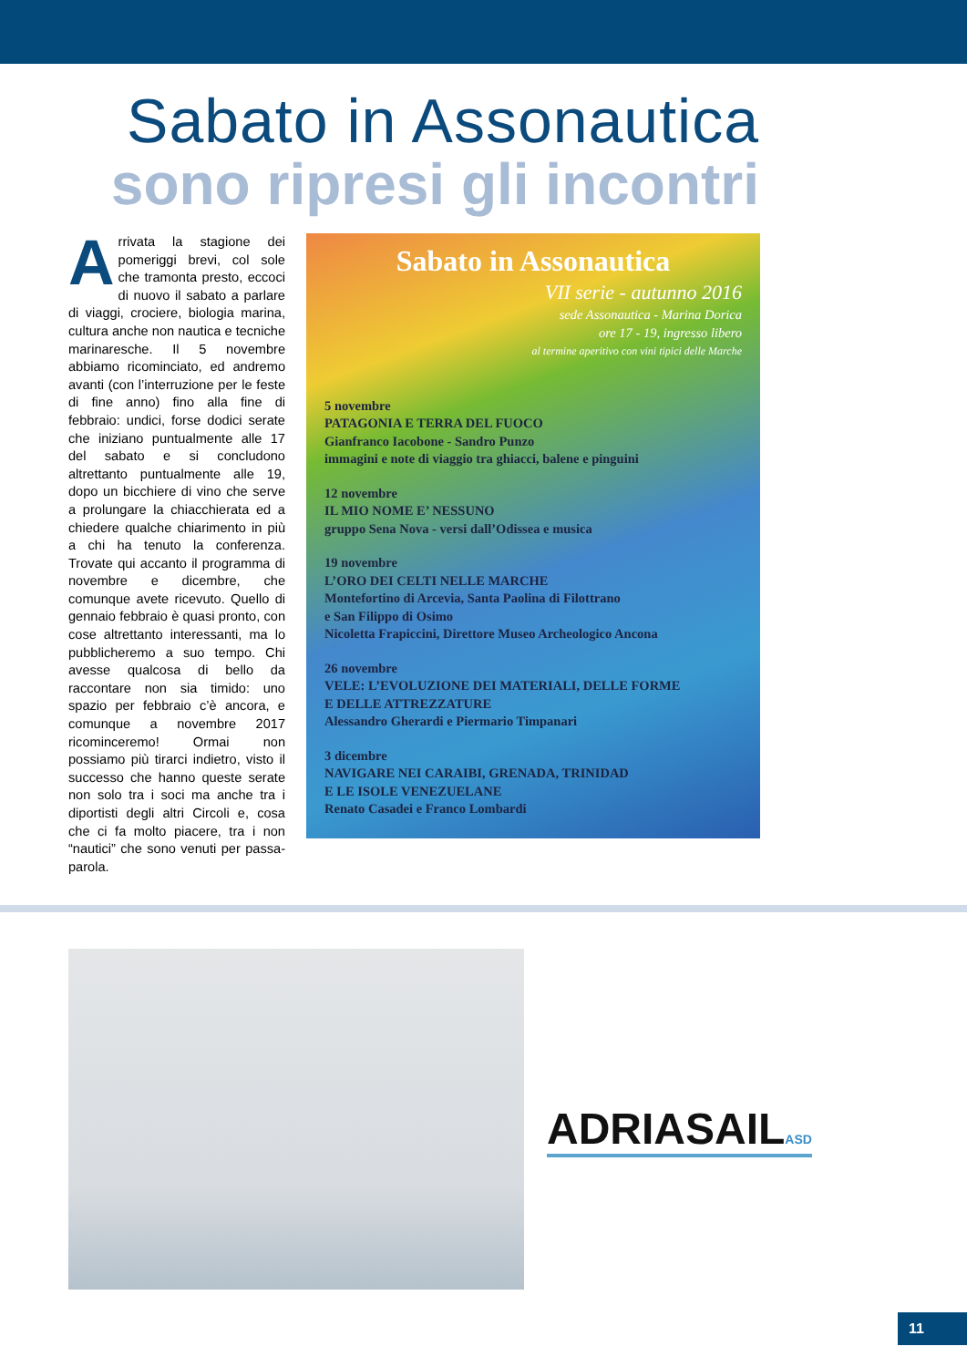Sabato in Assonautica
sono ripresi gli incontri
Arrivata la stagione dei pomeriggi brevi, col sole che tramonta presto, eccoci di nuovo il sabato a parlare di viaggi, crociere, biologia marina, cultura anche non nautica e tecniche marinaresche. Il 5 novembre abbiamo ricominciato, ed andremo avanti (con l’interruzione per le feste di fine anno) fino alla fine di febbraio: undici, forse dodici serate che iniziano puntualmente alle 17 del sabato e si concludono altrettanto puntualmente alle 19, dopo un bicchiere di vino che serve a prolungare la chiacchierata ed a chiedere qualche chiarimento in più a chi ha tenuto la conferenza. Trovate qui accanto il programma di novembre e dicembre, che comunque avete ricevuto. Quello di gennaio febbraio è quasi pronto, con cose altrettanto interessanti, ma lo pubblicheremo a suo tempo. Chi avesse qualcosa di bello da raccontare non sia timido: uno spazio per febbraio c’è ancora, e comunque a novembre 2017 ricominceremo! Ormai non possiamo più tirarci indietro, visto il successo che hanno queste serate non solo tra i soci ma anche tra i diportisti degli altri Circoli e, cosa che ci fa molto piacere, tra i non “nautici” che sono venuti per passa-parola.
Sabato in Assonautica
VII serie - autunno 2016
sede Assonautica - Marina Dorica
ore 17 - 19, ingresso libero
al termine aperitivo con vini tipici delle Marche
5 novembre
PATAGONIA E TERRA DEL FUOCO
Gianfranco Iacobone - Sandro Punzo
immagini e note di viaggio tra ghiacci, balene e pinguini
12 novembre
IL MIO NOME E’ NESSUNO
gruppo Sena Nova - versi dall’Odissea e musica
19 novembre
L’ORO DEI CELTI NELLE MARCHE
Montefortino di Arcevia, Santa Paolina di Filottrano
e San Filippo di Osimo
Nicoletta Frapiccini, Direttore Museo Archeologico Ancona
26 novembre
VELE: L’EVOLUZIONE DEI MATERIALI, DELLE FORME
E DELLE ATTREZZATURE
Alessandro Gherardi e Piermario Timpanari
3 dicembre
NAVIGARE NEI CARAIBI, GRENADA, TRINIDAD
E LE ISOLE VENEZUELANE
Renato Casadei e Franco Lombardi
ADRIASAILASD
11